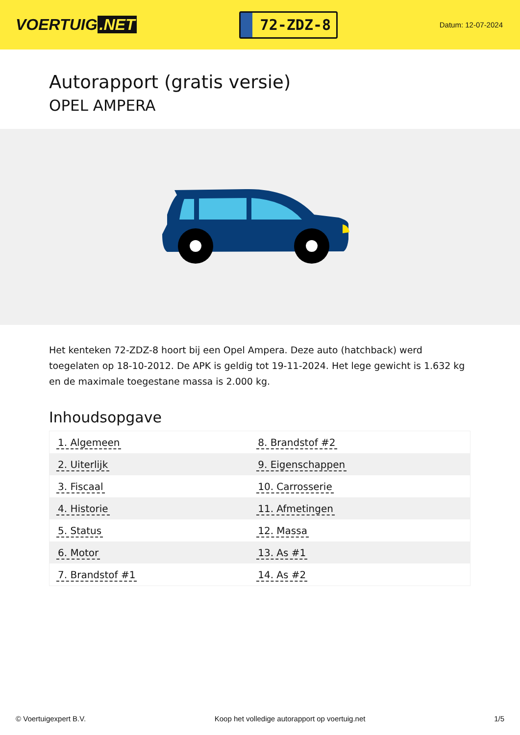VOERTUIG.NET
72-ZDZ-8
Datum: 12-07-2024
Autorapport (gratis versie)
OPEL AMPERA
Het kenteken 72-ZDZ-8 hoort bij een Opel Ampera. Deze auto (hatchback) werd toegelaten op 18-10-2012. De APK is geldig tot 19-11-2024. Het lege gewicht is 1.632 kg en de maximale toegestane massa is 2.000 kg.
Inhoudsopgave
| 1. Algemeen | 8. Brandstof #2 |
| 2. Uiterlijk | 9. Eigenschappen |
| 3. Fiscaal | 10. Carrosserie |
| 4. Historie | 11. Afmetingen |
| 5. Status | 12. Massa |
| 6. Motor | 13. As #1 |
| 7. Brandstof #1 | 14. As #2 |
© Voertuigexpert B.V. Koop het volledige autorapport op voertuig.net 1/5